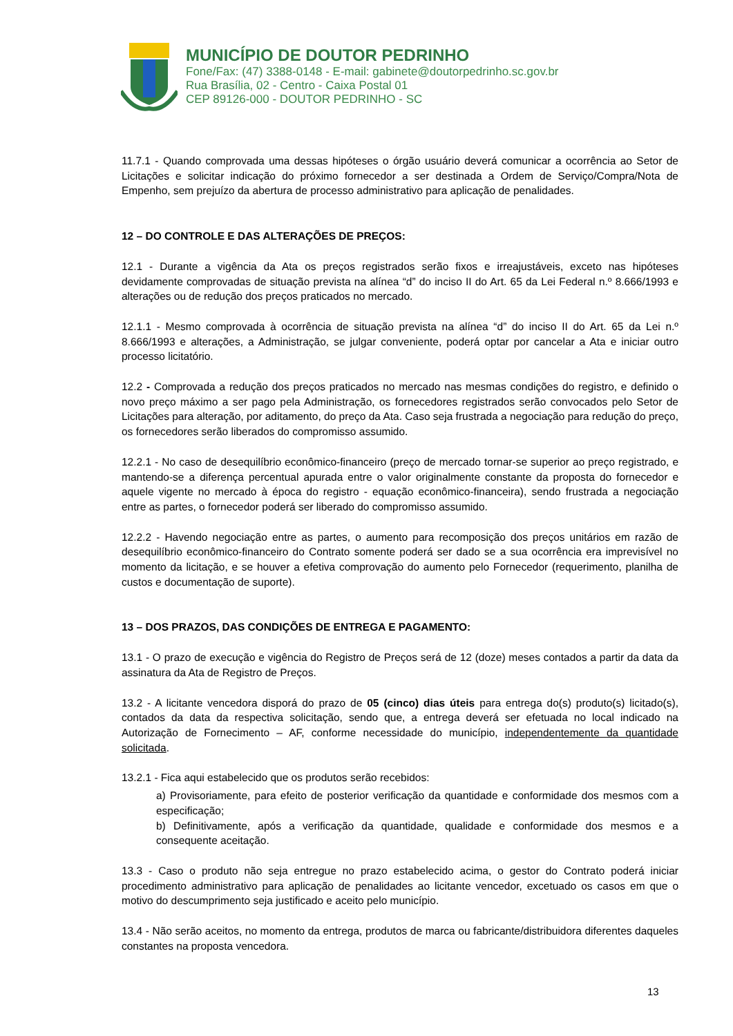MUNICÍPIO DE DOUTOR PEDRINHO
Fone/Fax: (47) 3388-0148 - E-mail: gabinete@doutorpedrinho.sc.gov.br
Rua Brasília, 02 - Centro - Caixa Postal 01
CEP 89126-000 - DOUTOR PEDRINHO - SC
11.7.1 - Quando comprovada uma dessas hipóteses o órgão usuário deverá comunicar a ocorrência ao Setor de Licitações e solicitar indicação do próximo fornecedor a ser destinada a Ordem de Serviço/Compra/Nota de Empenho, sem prejuízo da abertura de processo administrativo para aplicação de penalidades.
12 – DO CONTROLE E DAS ALTERAÇÕES DE PREÇOS:
12.1 - Durante a vigência da Ata os preços registrados serão fixos e irreajustáveis, exceto nas hipóteses devidamente comprovadas de situação prevista na alínea “d” do inciso II do Art. 65 da Lei Federal n.º 8.666/1993 e alterações ou de redução dos preços praticados no mercado.
12.1.1 - Mesmo comprovada à ocorrência de situação prevista na alínea “d” do inciso II do Art. 65 da Lei n.º 8.666/1993 e alterações, a Administração, se julgar conveniente, poderá optar por cancelar a Ata e iniciar outro processo licitatório.
12.2 - Comprovada a redução dos preços praticados no mercado nas mesmas condições do registro, e definido o novo preço máximo a ser pago pela Administração, os fornecedores registrados serão convocados pelo Setor de Licitações para alteração, por aditamento, do preço da Ata. Caso seja frustrada a negociação para redução do preço, os fornecedores serão liberados do compromisso assumido.
12.2.1 - No caso de desequilíbrio econômico-financeiro (preço de mercado tornar-se superior ao preço registrado, e mantendo-se a diferença percentual apurada entre o valor originalmente constante da proposta do fornecedor e aquele vigente no mercado à época do registro - equação econômico-financeira), sendo frustrada a negociação entre as partes, o fornecedor poderá ser liberado do compromisso assumido.
12.2.2 - Havendo negociação entre as partes, o aumento para recomposição dos preços unitários em razão de desequilíbrio econômico-financeiro do Contrato somente poderá ser dado se a sua ocorrência era imprevisível no momento da licitação, e se houver a efetiva comprovação do aumento pelo Fornecedor (requerimento, planilha de custos e documentação de suporte).
13 – DOS PRAZOS, DAS CONDIÇÕES DE ENTREGA E PAGAMENTO:
13.1 - O prazo de execução e vigência do Registro de Preços será de 12 (doze) meses contados a partir da data da assinatura da Ata de Registro de Preços.
13.2 - A licitante vencedora disporá do prazo de 05 (cinco) dias úteis para entrega do(s) produto(s) licitado(s), contados da data da respectiva solicitação, sendo que, a entrega deverá ser efetuada no local indicado na Autorização de Fornecimento – AF, conforme necessidade do município, independentemente da quantidade solicitada.
13.2.1 - Fica aqui estabelecido que os produtos serão recebidos:
a) Provisoriamente, para efeito de posterior verificação da quantidade e conformidade dos mesmos com a especificação;
b) Definitivamente, após a verificação da quantidade, qualidade e conformidade dos mesmos e a consequente aceitação.
13.3 - Caso o produto não seja entregue no prazo estabelecido acima, o gestor do Contrato poderá iniciar procedimento administrativo para aplicação de penalidades ao licitante vencedor, excetuado os casos em que o motivo do descumprimento seja justificado e aceito pelo município.
13.4 - Não serão aceitos, no momento da entrega, produtos de marca ou fabricante/distribuidora diferentes daqueles constantes na proposta vencedora.
13